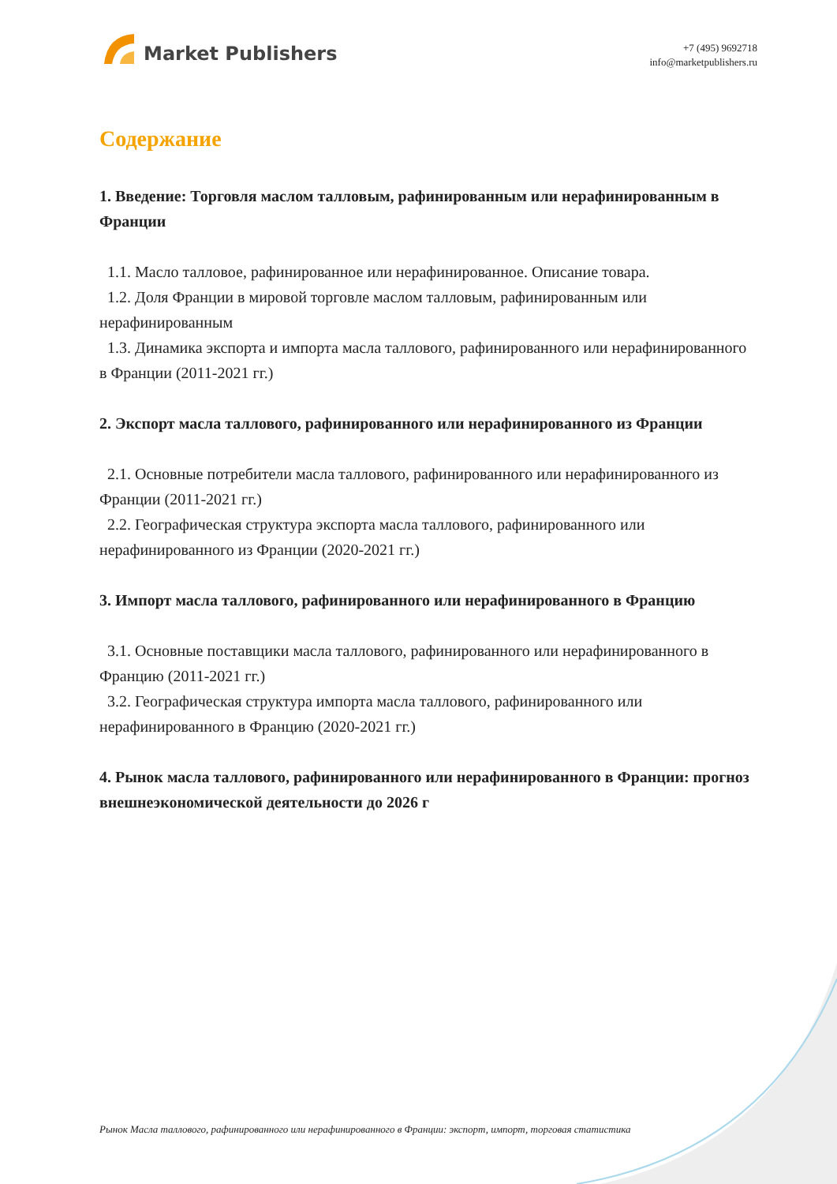Market Publishers
+7 (495) 9692718
info@marketpublishers.ru
Содержание
1. Введение: Торговля маслом талловым, рафинированным или нерафинированным в Франции
1.1. Масло талловое, рафинированное или нерафинированное. Описание товара.
1.2. Доля Франции в мировой торговле маслом талловым, рафинированным или нерафинированным
1.3. Динамика экспорта и импорта масла таллового, рафинированного или нерафинированного в Франции (2011-2021 гг.)
2. Экспорт масла таллового, рафинированного или нерафинированного из Франции
2.1. Основные потребители масла таллового, рафинированного или нерафинированного из Франции (2011-2021 гг.)
2.2. Географическая структура экспорта масла таллового, рафинированного или нерафинированного из Франции (2020-2021 гг.)
3. Импорт масла таллового, рафинированного или нерафинированного в Францию
3.1. Основные поставщики масла таллового, рафинированного или нерафинированного в Францию (2011-2021 гг.)
3.2. Географическая структура импорта масла таллового, рафинированного или нерафинированного в Францию (2020-2021 гг.)
4. Рынок масла таллового, рафинированного или нерафинированного в Франции: прогноз внешнеэкономической деятельности до 2026 г
Рынок Масла таллового, рафинированного или нерафинированного в Франции: экспорт, импорт, торговая статистика